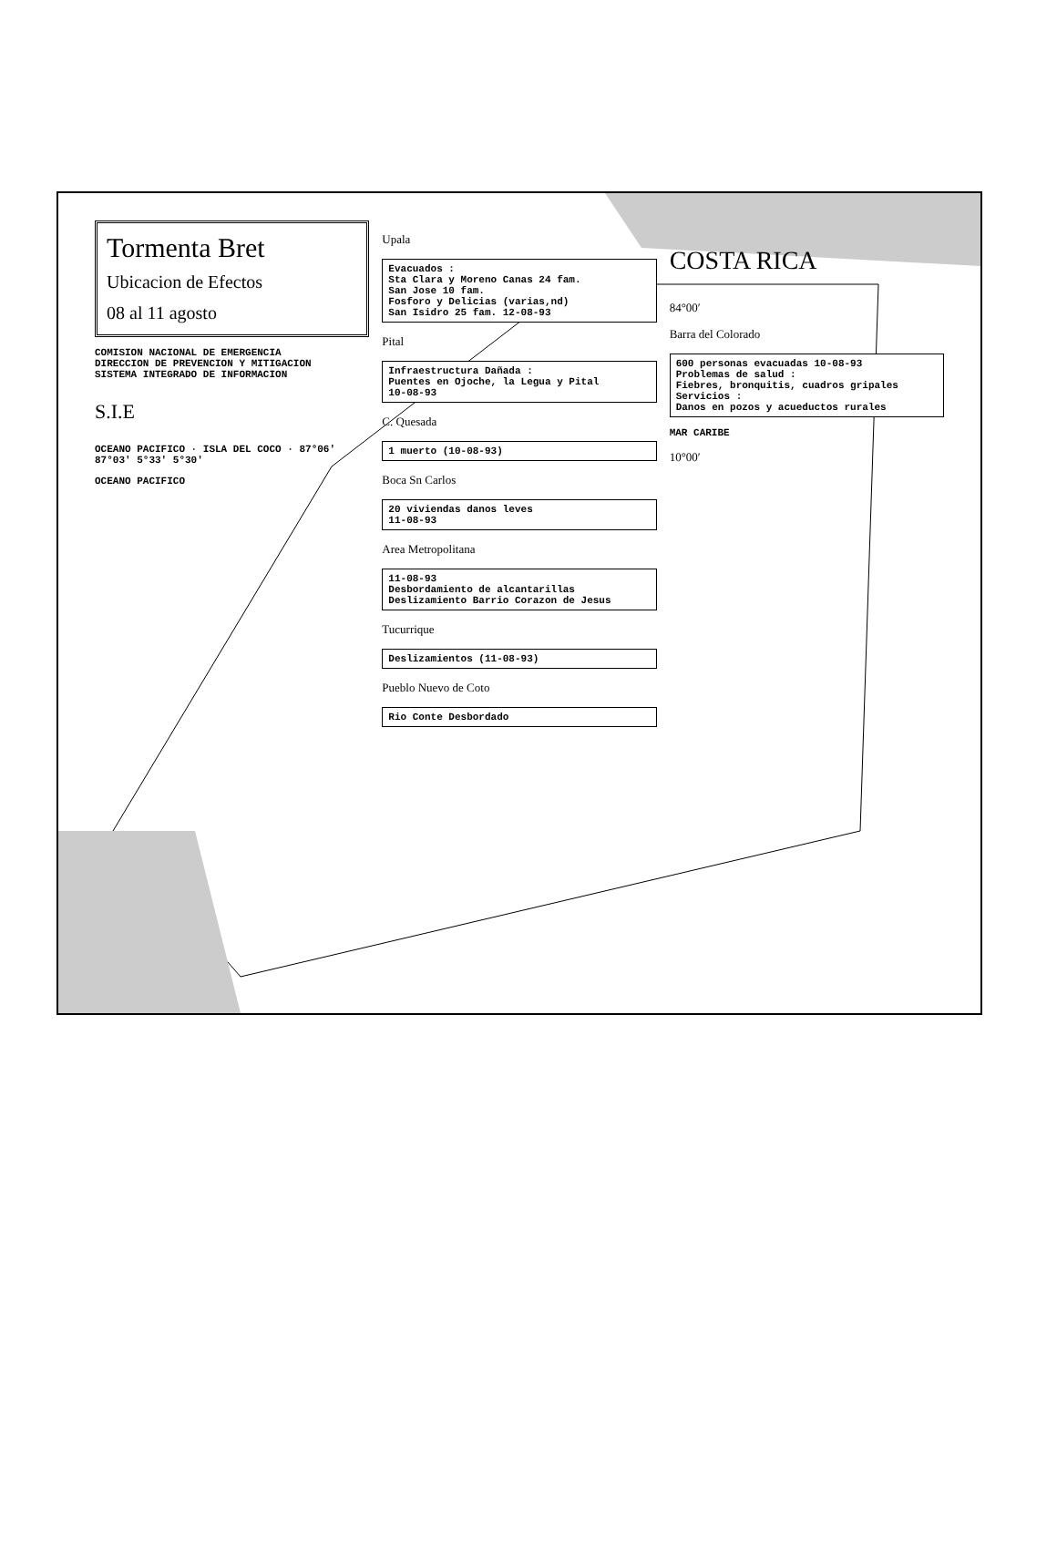Tormenta Bret
Ubicacion de Efectos
08 al 11 agosto
COMISION NACIONAL DE EMERGENCIA
DIRECCION DE PREVENCION Y MITIGACION
SISTEMA INTEGRADO DE INFORMACION
S.I.E
OCEANO PACIFICO · ISLA DEL COCO · 87°06′ 87°03′ 5°33′ 5°30′
OCEANO PACIFICO
Upala
Evacuados :
Sta Clara y Moreno Canas 24 fam.
San Jose 10 fam.
Fosforo y Delicias (varias,nd)
San Isidro 25 fam. 12-08-93
Pital
Infraestructura Dañada :
Puentes en Ojoche, la Legua y Pital
10-08-93
C. Quesada
1 muerto (10-08-93)
Boca Sn Carlos
20 viviendas danos leves
11-08-93
Area Metropolitana
11-08-93
Desbordamiento de alcantarillas
Deslizamiento Barrio Corazon de Jesus
Tucurrique
Deslizamientos (11-08-93)
Pueblo Nuevo de Coto
Rio Conte Desbordado
COSTA RICA
84°00′
Barra del Colorado
600 personas evacuadas 10-08-93
Problemas de salud :
Fiebres, bronquitis, cuadros gripales
Servicios :
Danos en pozos y acueductos rurales
MAR CARIBE
10°00′